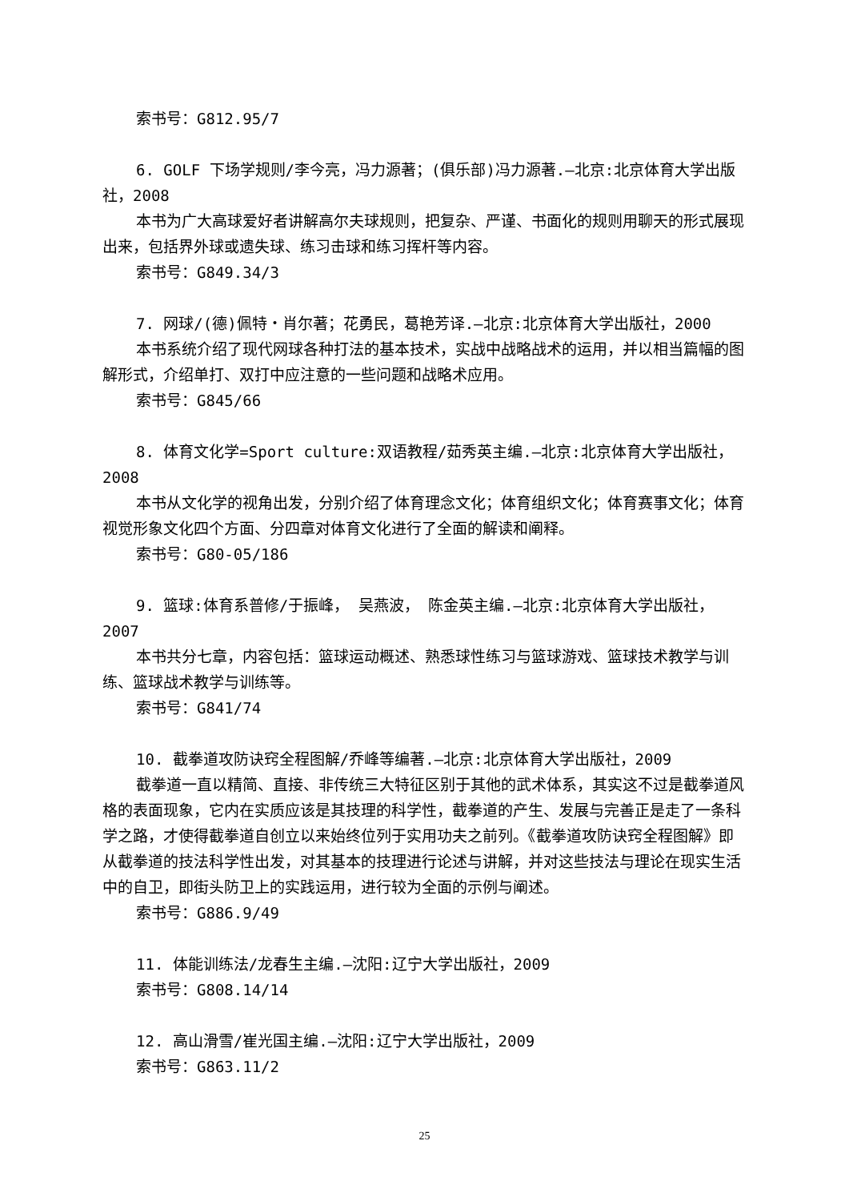索书号：G812.95/7
6. GOLF 下场学规则/李今亮，冯力源著；(俱乐部)冯力源著.—北京:北京体育大学出版社，2008
本书为广大高球爱好者讲解高尔夫球规则，把复杂、严谨、书面化的规则用聊天的形式展现出来，包括界外球或遗失球、练习击球和练习挥杆等内容。
索书号：G849.34/3
7. 网球/(德)佩特・肖尔著；花勇民，葛艳芳译.—北京:北京体育大学出版社，2000
本书系统介绍了现代网球各种打法的基本技术，实战中战略战术的运用，并以相当篇幅的图解形式，介绍单打、双打中应注意的一些问题和战略术应用。
索书号：G845/66
8. 体育文化学=Sport culture:双语教程/茹秀英主编.—北京:北京体育大学出版社，2008
本书从文化学的视角出发，分别介绍了体育理念文化；体育组织文化；体育赛事文化；体育视觉形象文化四个方面、分四章对体育文化进行了全面的解读和阐释。
索书号：G80-05/186
9. 篮球:体育系普修/于振峰， 吴燕波， 陈金英主编.—北京:北京体育大学出版社，2007
本书共分七章，内容包括：篮球运动概述、熟悉球性练习与篮球游戏、篮球技术教学与训练、篮球战术教学与训练等。
索书号：G841/74
10. 截拳道攻防诀窍全程图解/乔峰等编著.—北京:北京体育大学出版社，2009
截拳道一直以精简、直接、非传统三大特征区别于其他的武术体系，其实这不过是截拳道风格的表面现象，它内在实质应该是其技理的科学性，截拳道的产生、发展与完善正是走了一条科学之路，才使得截拳道自创立以来始终位列于实用功夫之前列。《截拳道攻防诀窍全程图解》即从截拳道的技法科学性出发，对其基本的技理进行论述与讲解，并对这些技法与理论在现实生活中的自卫，即街头防卫上的实践运用，进行较为全面的示例与阐述。
索书号：G886.9/49
11. 体能训练法/龙春生主编.—沈阳:辽宁大学出版社，2009
索书号：G808.14/14
12. 高山滑雪/崔光国主编.—沈阳:辽宁大学出版社，2009
索书号：G863.11/2
25